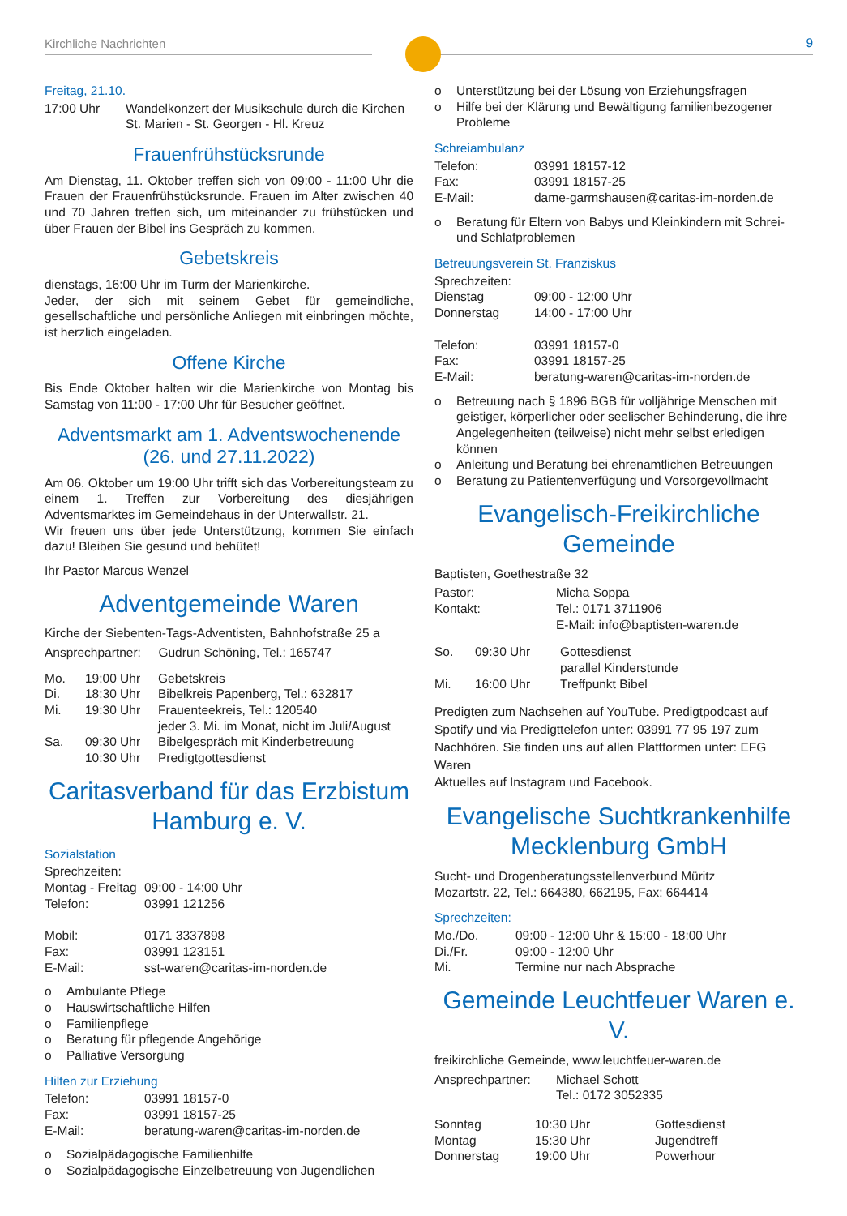Kirchliche Nachrichten
9
Freitag, 21.10.
| 17:00 Uhr | Wandelkonzert der Musikschule durch die Kirchen St. Marien - St. Georgen - Hl. Kreuz |
Frauenfrühstücksrunde
Am Dienstag, 11. Oktober treffen sich von 09:00 - 11:00 Uhr die Frauen der Frauenfrühstücksrunde. Frauen im Alter zwischen 40 und 70 Jahren treffen sich, um miteinander zu frühstücken und über Frauen der Bibel ins Gespräch zu kommen.
Gebetskreis
dienstags, 16:00 Uhr im Turm der Marienkirche.
Jeder, der sich mit seinem Gebet für gemeindliche, gesellschaftliche und persönliche Anliegen mit einbringen möchte, ist herzlich eingeladen.
Offene Kirche
Bis Ende Oktober halten wir die Marienkirche von Montag bis Samstag von 11:00 - 17:00 Uhr für Besucher geöffnet.
Adventsmarkt am 1. Adventswochenende
(26. und 27.11.2022)
Am 06. Oktober um 19:00 Uhr trifft sich das Vorbereitungsteam zu einem 1. Treffen zur Vorbereitung des diesjährigen Adventsmarktes im Gemeindehaus in der Unterwallstr. 21.
Wir freuen uns über jede Unterstützung, kommen Sie einfach dazu! Bleiben Sie gesund und behütet!
Ihr Pastor Marcus Wenzel
Adventgemeinde Waren
Kirche der Siebenten-Tags-Adventisten, Bahnhofstraße 25 a
Ansprechpartner: Gudrun Schöning, Tel.: 165747
| Mo. | 19:00 Uhr | Gebetskreis |
| Di. | 18:30 Uhr | Bibelkreis Papenberg, Tel.: 632817 |
| Mi. | 19:30 Uhr | Frauenteekreis, Tel.: 120540 jeder 3. Mi. im Monat, nicht im Juli/August |
| Sa. | 09:30 Uhr 10:30 Uhr | Bibelgespräch mit Kinderbetreuung Predigtgottesdienst |
Caritasverband für das Erzbistum Hamburg e. V.
Sozialstation
| Sprechzeiten: | |
| Montag - Freitag | 09:00 - 14:00 Uhr |
| Telefon: | 03991 121256 |
| Mobil: | 0171 3337898 |
| Fax: | 03991 123151 |
| E-Mail: | sst-waren@caritas-im-norden.de |
o Ambulante Pflege
o Hauswirtschaftliche Hilfen
o Familienpflege
o Beratung für pflegende Angehörige
o Palliative Versorgung
Hilfen zur Erziehung
| Telefon: | 03991 18157-0 |
| Fax: | 03991 18157-25 |
| E-Mail: | beratung-waren@caritas-im-norden.de |
o Sozialpädagogische Familienhilfe
o Sozialpädagogische Einzelbetreuung von Jugendlichen
o Unterstützung bei der Lösung von Erziehungsfragen
o Hilfe bei der Klärung und Bewältigung familienbezogener Probleme
Schreiambulanz
| Telefon: | 03991 18157-12 |
| Fax: | 03991 18157-25 |
| E-Mail: | dame-garmshausen@caritas-im-norden.de |
o Beratung für Eltern von Babys und Kleinkindern mit Schrei- und Schlafproblemen
Betreuungsverein St. Franziskus
| Sprechzeiten: | |
| Dienstag | 09:00 - 12:00 Uhr |
| Donnerstag | 14:00 - 17:00 Uhr |
| Telefon: | 03991 18157-0 |
| Fax: | 03991 18157-25 |
| E-Mail: | beratung-waren@caritas-im-norden.de |
o Betreuung nach § 1896 BGB für volljährige Menschen mit geistiger, körperlicher oder seelischer Behinderung, die ihre Angelegenheiten (teilweise) nicht mehr selbst erledigen können
o Anleitung und Beratung bei ehrenamtlichen Betreuungen
o Beratung zu Patientenverfügung und Vorsorgevollmacht
Evangelisch-Freikirchliche Gemeinde
Baptisten, Goethestraße 32
| Pastor: | Micha Soppa |
| Kontakt: | Tel.: 0171 3711906 E-Mail: info@baptisten-waren.de |
| So. | 09:30 Uhr | Gottesdienst parallel Kinderstunde |
| Mi. | 16:00 Uhr | Treffpunkt Bibel |
Predigten zum Nachsehen auf YouTube. Predigtpodcast auf Spotify und via Predigttelefon unter: 03991 77 95 197 zum Nachhören. Sie finden uns auf allen Plattformen unter: EFG Waren
Aktuelles auf Instagram und Facebook.
Evangelische Suchtkrankenhilfe Mecklenburg GmbH
Sucht- und Drogenberatungsstellenverbund Müritz
Mozartstr. 22, Tel.: 664380, 662195, Fax: 664414
Sprechzeiten:
| Mo./Do. | 09:00 - 12:00 Uhr & 15:00 - 18:00 Uhr |
| Di./Fr. | 09:00 - 12:00 Uhr |
| Mi. | Termine nur nach Absprache |
Gemeinde Leuchtfeuer Waren e. V.
freikirchliche Gemeinde, www.leuchtfeuer-waren.de
| Ansprechpartner: | Michael Schott Tel.: 0172 3052335 |
| Sonntag | 10:30 Uhr | Gottesdienst |
| Montag | 15:30 Uhr | Jugendtreff |
| Donnerstag | 19:00 Uhr | Powerhour |